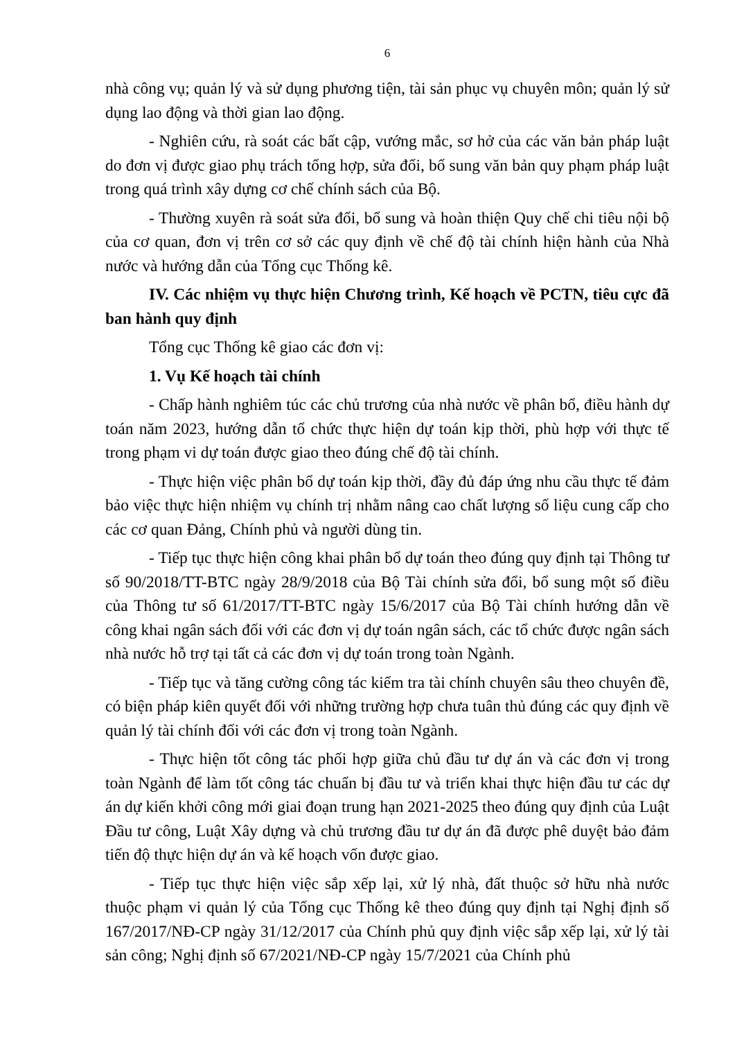6
nhà công vụ; quản lý và sử dụng phương tiện, tài sản phục vụ chuyên môn; quản lý sử dụng lao động và thời gian lao động.
- Nghiên cứu, rà soát các bất cập, vướng mắc, sơ hở của các văn bản pháp luật do đơn vị được giao phụ trách tổng hợp, sửa đổi, bổ sung văn bản quy phạm pháp luật trong quá trình xây dựng cơ chế chính sách của Bộ.
- Thường xuyên rà soát sửa đổi, bổ sung và hoàn thiện Quy chế chi tiêu nội bộ của cơ quan, đơn vị trên cơ sở các quy định về chế độ tài chính hiện hành của Nhà nước và hướng dẫn của Tổng cục Thống kê.
IV. Các nhiệm vụ thực hiện Chương trình, Kế hoạch về PCTN, tiêu cực đã ban hành quy định
Tổng cục Thống kê giao các đơn vị:
1. Vụ Kế hoạch tài chính
- Chấp hành nghiêm túc các chủ trương của nhà nước về phân bổ, điều hành dự toán năm 2023, hướng dẫn tổ chức thực hiện dự toán kịp thời, phù hợp với thực tế trong phạm vi dự toán được giao theo đúng chế độ tài chính.
- Thực hiện việc phân bổ dự toán kịp thời, đầy đủ đáp ứng nhu cầu thực tế đảm bảo việc thực hiện nhiệm vụ chính trị nhằm nâng cao chất lượng số liệu cung cấp cho các cơ quan Đảng, Chính phủ và người dùng tin.
- Tiếp tục thực hiện công khai phân bổ dự toán theo đúng quy định tại Thông tư số 90/2018/TT-BTC ngày 28/9/2018 của Bộ Tài chính sửa đổi, bổ sung một số điều của Thông tư số 61/2017/TT-BTC ngày 15/6/2017 của Bộ Tài chính hướng dẫn về công khai ngân sách đối với các đơn vị dự toán ngân sách, các tổ chức được ngân sách nhà nước hỗ trợ tại tất cả các đơn vị dự toán trong toàn Ngành.
- Tiếp tục và tăng cường công tác kiểm tra tài chính chuyên sâu theo chuyên đề, có biện pháp kiên quyết đối với những trường hợp chưa tuân thủ đúng các quy định về quản lý tài chính đối với các đơn vị trong toàn Ngành.
- Thực hiện tốt công tác phối hợp giữa chủ đầu tư dự án và các đơn vị trong toàn Ngành để làm tốt công tác chuẩn bị đầu tư và triển khai thực hiện đầu tư các dự án dự kiến khởi công mới giai đoạn trung hạn 2021-2025 theo đúng quy định của Luật Đầu tư công, Luật Xây dựng và chủ trương đầu tư dự án đã được phê duyệt bảo đảm tiến độ thực hiện dự án và kế hoạch vốn được giao.
- Tiếp tục thực hiện việc sắp xếp lại, xử lý nhà, đất thuộc sở hữu nhà nước thuộc phạm vi quản lý của Tổng cục Thống kê theo đúng quy định tại Nghị định số 167/2017/NĐ-CP ngày 31/12/2017 của Chính phủ quy định việc sắp xếp lại, xử lý tài sản công; Nghị định số 67/2021/NĐ-CP ngày 15/7/2021 của Chính phủ